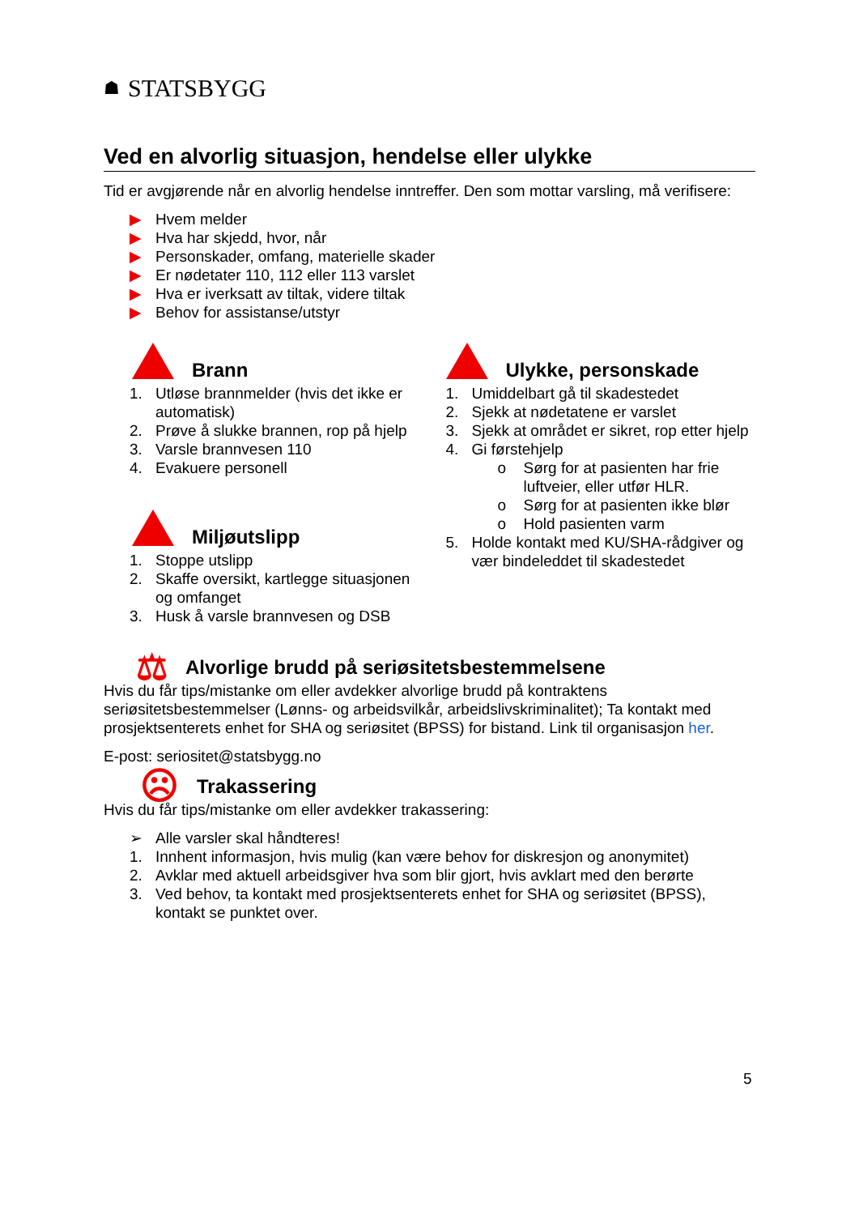☗ STATSBYGG
Ved en alvorlig situasjon, hendelse eller ulykke
Tid er avgjørende når en alvorlig hendelse inntreffer. Den som mottar varsling, må verifisere:
▶ Hvem melder
▶ Hva har skjedd, hvor, når
▶ Personskader, omfang, materielle skader
▶ Er nødetater 110, 112 eller 113 varslet
▶ Hva er iverksatt av tiltak, videre tiltak
▶ Behov for assistanse/utstyr
Brann
1. Utløse brannmelder (hvis det ikke er automatisk)
2. Prøve å slukke brannen, rop på hjelp
3. Varsle brannvesen 110
4. Evakuere personell
Miljøutslipp
1. Stoppe utslipp
2. Skaffe oversikt, kartlegge situasjonen og omfanget
3. Husk å varsle brannvesen og DSB
Ulykke, personskade
1. Umiddelbart gå til skadestedet
2. Sjekk at nødetatene er varslet
3. Sjekk at området er sikret, rop etter hjelp
4. Gi førstehjelp
o Sørg for at pasienten har frie luftveier, eller utfør HLR.
o Sørg for at pasienten ikke blør
o Hold pasienten varm
5. Holde kontakt med KU/SHA-rådgiver og vær bindeleddet til skadestedet
⚖ Alvorlige brudd på seriøsitetsbestemmelsene
Hvis du får tips/mistanke om eller avdekker alvorlige brudd på kontraktens seriøsitetsbestemmelser (Lønns- og arbeidsvilkår, arbeidslivskriminalitet); Ta kontakt med prosjektsenterets enhet for SHA og seriøsitet (BPSS) for bistand. Link til organisasjon her.
E-post: seriositet@statsbygg.no
☹ Trakassering
Hvis du får tips/mistanke om eller avdekker trakassering:
➢ Alle varsler skal håndteres!
1. Innhent informasjon, hvis mulig (kan være behov for diskresjon og anonymitet)
2. Avklar med aktuell arbeidsgiver hva som blir gjort, hvis avklart med den berørte
3. Ved behov, ta kontakt med prosjektsenterets enhet for SHA og seriøsitet (BPSS), kontakt se punktet over.
5